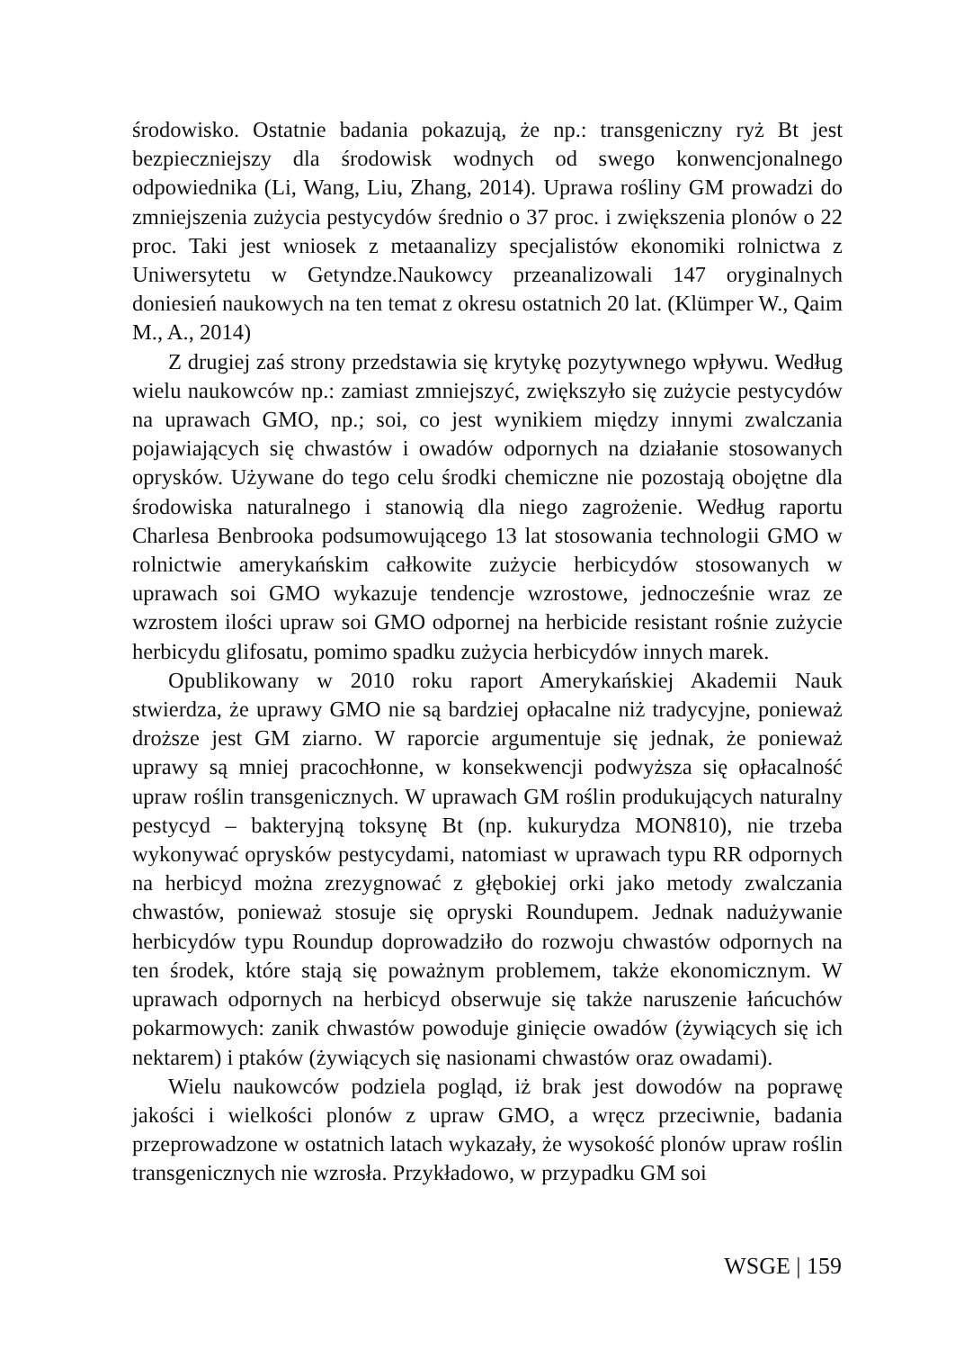środowisko. Ostatnie badania pokazują, że np.: transgeniczny ryż Bt jest bezpieczniejszy dla środowisk wodnych od swego konwencjonalnego odpowiednika (Li, Wang, Liu, Zhang, 2014). Uprawa rośliny GM prowadzi do zmniejszenia zużycia pestycydów średnio o 37 proc. i zwiększenia plonów o 22 proc. Taki jest wniosek z metaanalizy specjalistów ekonomiki rolnictwa z Uniwersytetu w Getyndze.Naukowcy przeanalizowali 147 oryginalnych doniesień naukowych na ten temat z okresu ostatnich 20 lat. (Klümper W., Qaim M., A., 2014)
Z drugiej zaś strony przedstawia się krytykę pozytywnego wpływu. Według wielu naukowców np.: zamiast zmniejszyć, zwiększyło się zużycie pestycydów na uprawach GMO, np.; soi, co jest wynikiem między innymi zwalczania pojawiających się chwastów i owadów odpornych na działanie stosowanych oprysków. Używane do tego celu środki chemiczne nie pozostają obojętne dla środowiska naturalnego i stanowią dla niego zagrożenie. Według raportu Charlesa Benbrooka podsumowującego 13 lat stosowania technologii GMO w rolnictwie amerykańskim całkowite zużycie herbicydów stosowanych w uprawach soi GMO wykazuje tendencje wzrostowe, jednocześnie wraz ze wzrostem ilości upraw soi GMO odpornej na herbicide resistant rośnie zużycie herbicydu glifosatu, pomimo spadku zużycia herbicydów innych marek.
Opublikowany w 2010 roku raport Amerykańskiej Akademii Nauk stwierdza, że uprawy GMO nie są bardziej opłacalne niż tradycyjne, ponieważ droższe jest GM ziarno. W raporcie argumentuje się jednak, że ponieważ uprawy są mniej pracochłonne, w konsekwencji podwyższa się opłacalność upraw roślin transgenicznych. W uprawach GM roślin produkujących naturalny pestycyd – bakteryjną toksynę Bt (np. kukurydza MON810), nie trzeba wykonywać oprysków pestycydami, natomiast w uprawach typu RR odpornych na herbicyd można zrezygnować z głębokiej orki jako metody zwalczania chwastów, ponieważ stosuje się opryski Roundupem. Jednak nadużywanie herbicydów typu Roundup doprowadziło do rozwoju chwastów odpornych na ten środek, które stają się poważnym problemem, także ekonomicznym. W uprawach odpornych na herbicyd obserwuje się także naruszenie łańcuchów pokarmowych: zanik chwastów powoduje ginięcie owadów (żywiących się ich nektarem) i ptaków (żywiących się nasionami chwastów oraz owadami).
Wielu naukowców podziela pogląd, iż brak jest dowodów na poprawę jakości i wielkości plonów z upraw GMO, a wręcz przeciwnie, badania przeprowadzone w ostatnich latach wykazały, że wysokość plonów upraw roślin transgenicznych nie wzrosła. Przykładowo, w przypadku GM soi
WSGE | 159